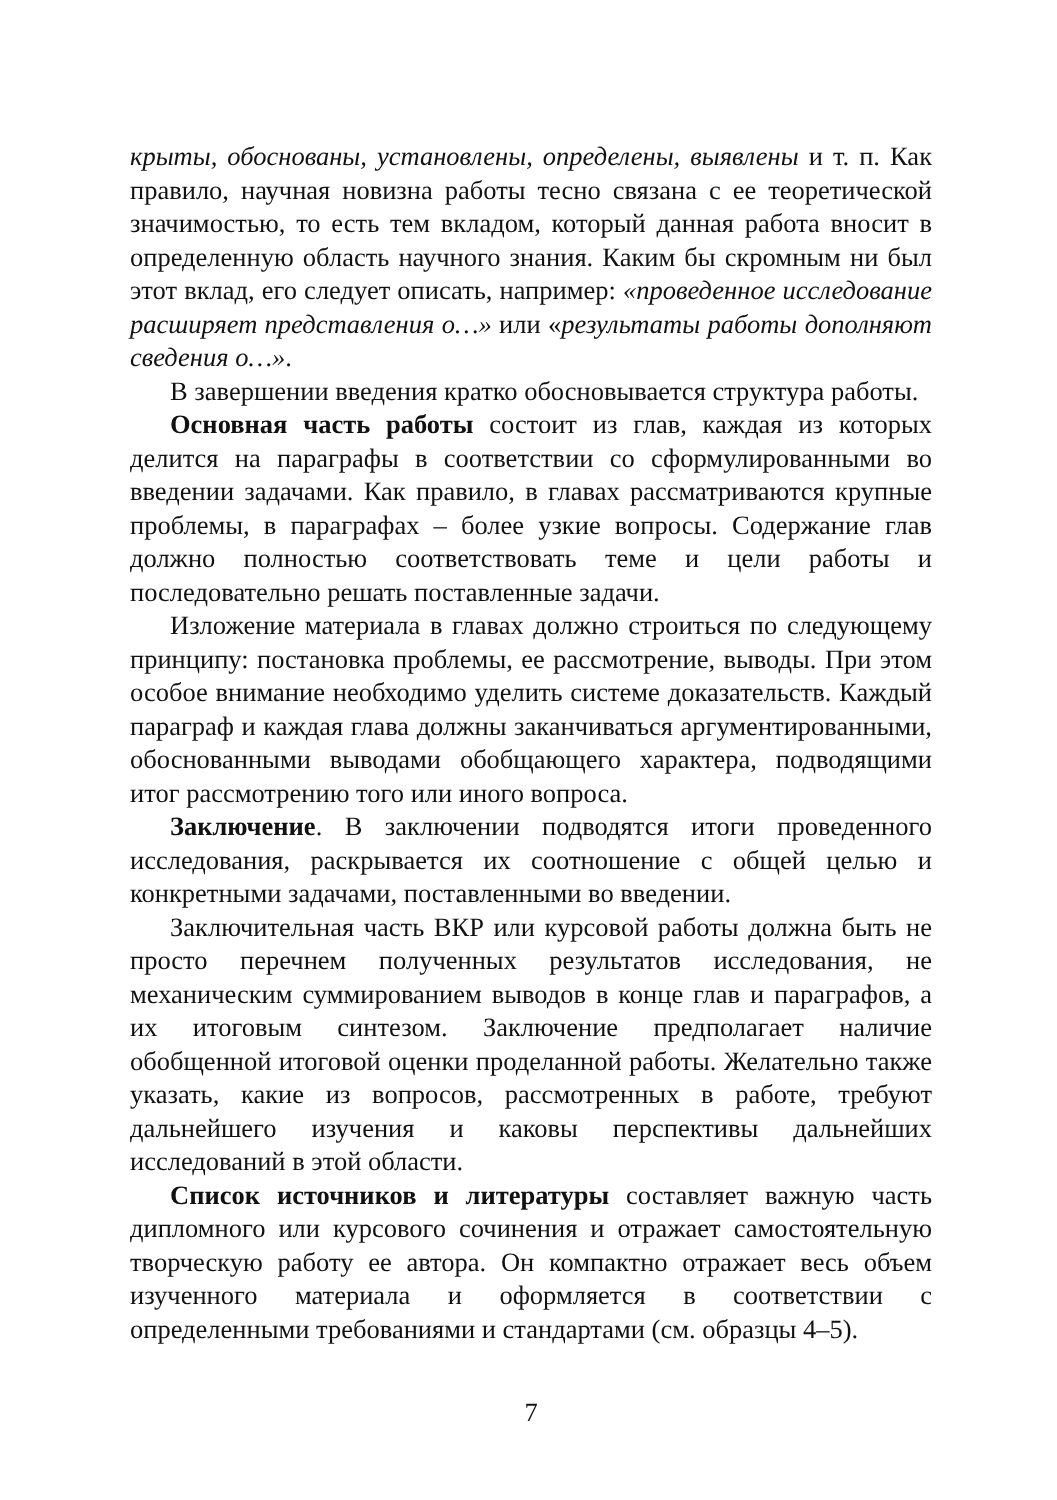крыты, обоснованы, установлены, определены, выявлены и т. п. Как правило, научная новизна работы тесно связана с ее теоретической значимостью, то есть тем вкладом, который данная работа вносит в определенную область научного знания. Каким бы скромным ни был этот вклад, его следует описать, например: «проведенное исследование расширяет представления о…» или «результаты работы дополняют сведения о…».
В завершении введения кратко обосновывается структура работы.
Основная часть работы состоит из глав, каждая из которых делится на параграфы в соответствии со сформулированными во введении задачами. Как правило, в главах рассматриваются крупные проблемы, в параграфах – более узкие вопросы. Содержание глав должно полностью соответствовать теме и цели работы и последовательно решать поставленные задачи.
Изложение материала в главах должно строиться по следующему принципу: постановка проблемы, ее рассмотрение, выводы. При этом особое внимание необходимо уделить системе доказательств. Каждый параграф и каждая глава должны заканчиваться аргументированными, обоснованными выводами обобщающего характера, подводящими итог рассмотрению того или иного вопроса.
Заключение. В заключении подводятся итоги проведенного исследования, раскрывается их соотношение с общей целью и конкретными задачами, поставленными во введении.
Заключительная часть ВКР или курсовой работы должна быть не просто перечнем полученных результатов исследования, не механическим суммированием выводов в конце глав и параграфов, а их итоговым синтезом. Заключение предполагает наличие обобщенной итоговой оценки проделанной работы. Желательно также указать, какие из вопросов, рассмотренных в работе, требуют дальнейшего изучения и каковы перспективы дальнейших исследований в этой области.
Список источников и литературы составляет важную часть дипломного или курсового сочинения и отражает самостоятельную творческую работу ее автора. Он компактно отражает весь объем изученного материала и оформляется в соответствии с определенными требованиями и стандартами (см. образцы 4–5).
7